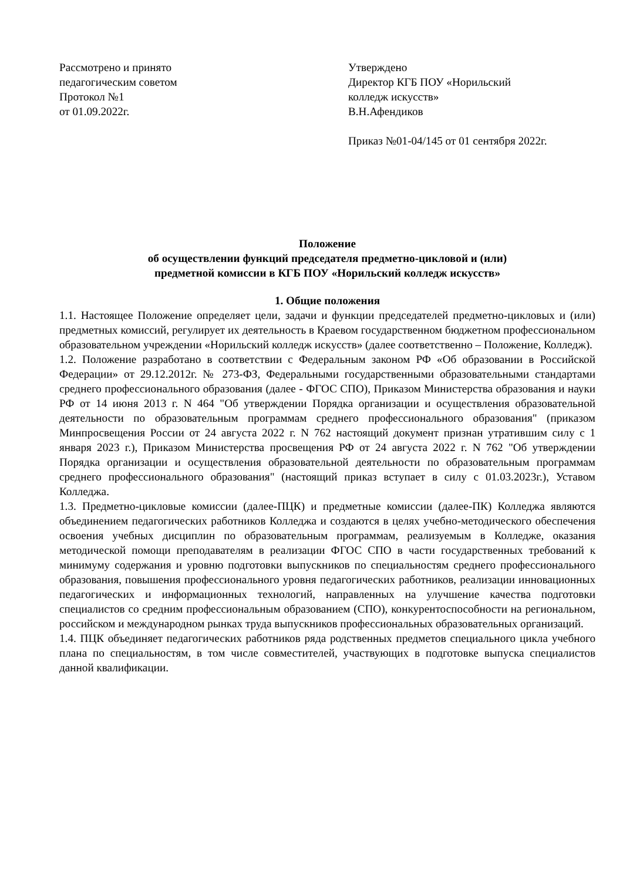Рассмотрено и принято
педагогическим советом
Протокол №1
от 01.09.2022г.
Утверждено
Директор КГБ ПОУ «Норильский
колледж искусств»
В.Н.Афендиков
Приказ №01-04/145 от 01 сентября 2022г.
Положение
об осуществлении функций председателя предметно-цикловой и (или)
предметной комиссии в КГБ ПОУ «Норильский колледж искусств»
1. Общие положения
1.1. Настоящее Положение определяет цели, задачи и функции председателей предметно-цикловых и (или) предметных комиссий, регулирует их деятельность в Краевом государственном бюджетном профессиональном образовательном учреждении «Норильский колледж искусств» (далее соответственно – Положение, Колледж).
1.2. Положение разработано в соответствии с Федеральным законом РФ «Об образовании в Российской Федерации» от 29.12.2012г. № 273-ФЗ, Федеральными государственными образовательными стандартами среднего профессионального образования (далее - ФГОС СПО), Приказом Министерства образования и науки РФ от 14 июня 2013 г. N 464 "Об утверждении Порядка организации и осуществления образовательной деятельности по образовательным программам среднего профессионального образования" (приказом Минпросвещения России от 24 августа 2022 г. N 762 настоящий документ признан утратившим силу с 1 января 2023 г.), Приказом Министерства просвещения РФ от 24 августа 2022 г. N 762 "Об утверждении Порядка организации и осуществления образовательной деятельности по образовательным программам среднего профессионального образования" (настоящий приказ вступает в силу с 01.03.2023г.), Уставом Колледжа.
1.3. Предметно-цикловые комиссии (далее-ПЦК) и предметные комиссии (далее-ПК) Колледжа являются объединением педагогических работников Колледжа и создаются в целях учебно-методического обеспечения освоения учебных дисциплин по образовательным программам, реализуемым в Колледже, оказания методической помощи преподавателям в реализации ФГОС СПО в части государственных требований к минимуму содержания и уровню подготовки выпускников по специальностям среднего профессионального образования, повышения профессионального уровня педагогических работников, реализации инновационных педагогических и информационных технологий, направленных на улучшение качества подготовки специалистов со средним профессиональным образованием (СПО), конкурентоспособности на региональном, российском и международном рынках труда выпускников профессиональных образовательных организаций.
1.4. ПЦК объединяет педагогических работников ряда родственных предметов специального цикла учебного плана по специальностям, в том числе совместителей, участвующих в подготовке выпуска специалистов данной квалификации.